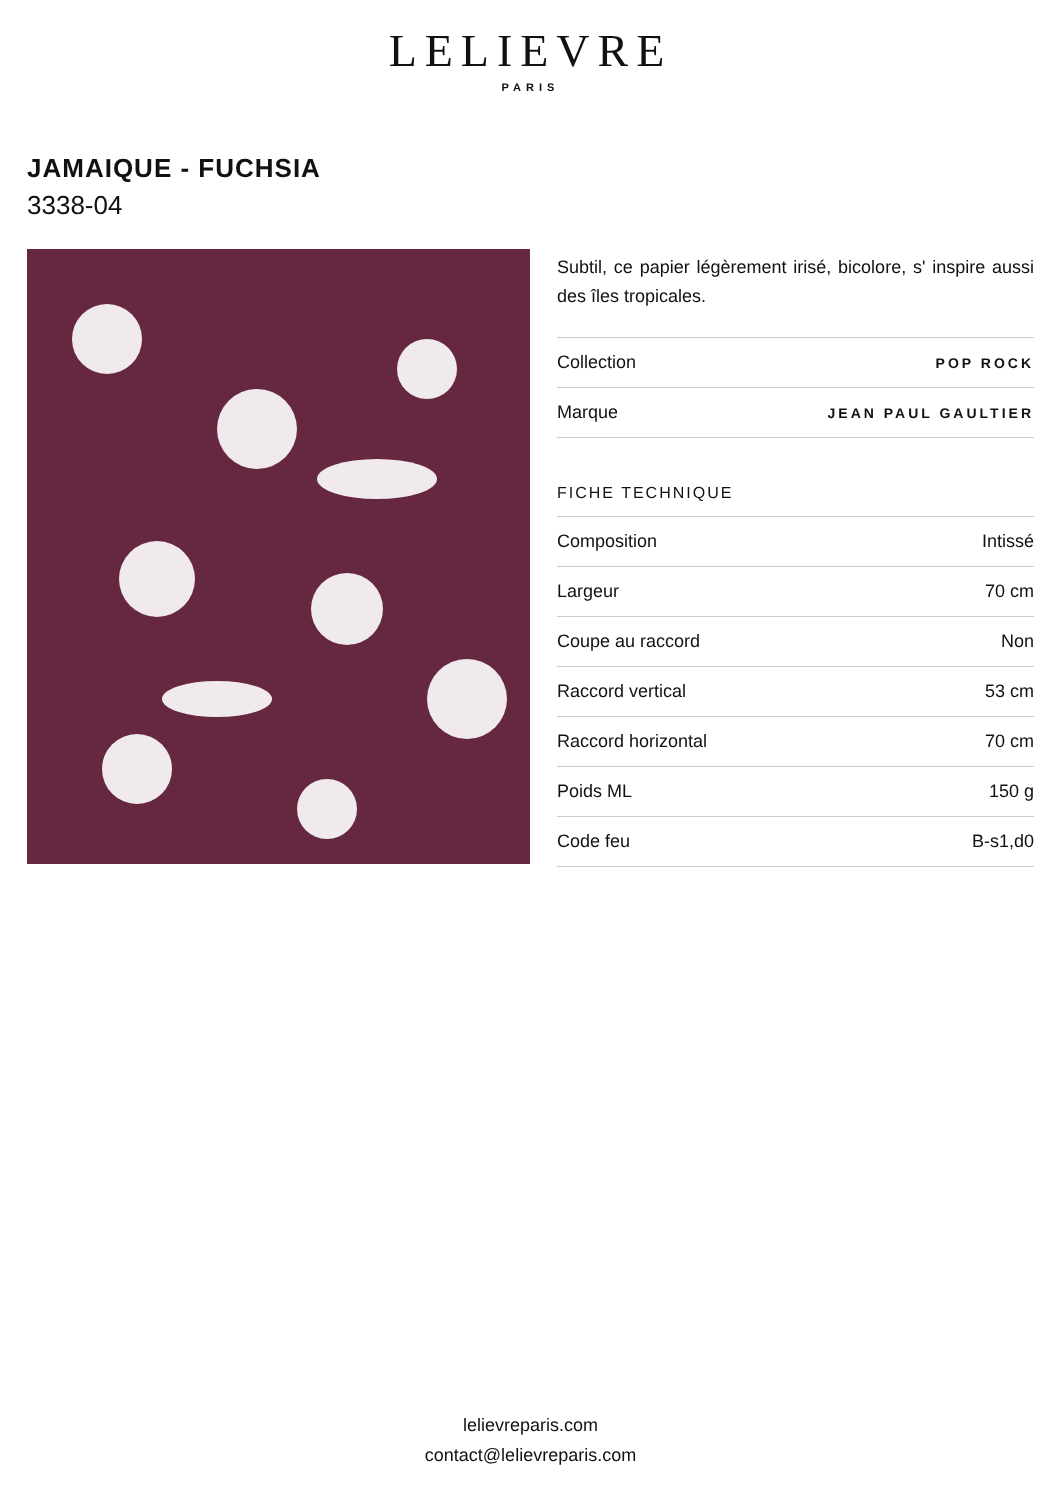LELIEVRE
PARIS
JAMAIQUE - FUCHSIA
3338-04
Subtil, ce papier légèrement irisé, bicolore, s' inspire aussi des îles tropicales.
| Collection | POP ROCK |
| Marque | JEAN PAUL GAULTIER |
FICHE TECHNIQUE
| Composition | Intissé |
| Largeur | 70 cm |
| Coupe au raccord | Non |
| Raccord vertical | 53 cm |
| Raccord horizontal | 70 cm |
| Poids ML | 150 g |
| Code feu | B-s1,d0 |
lelievreparis.com
contact@lelievreparis.com